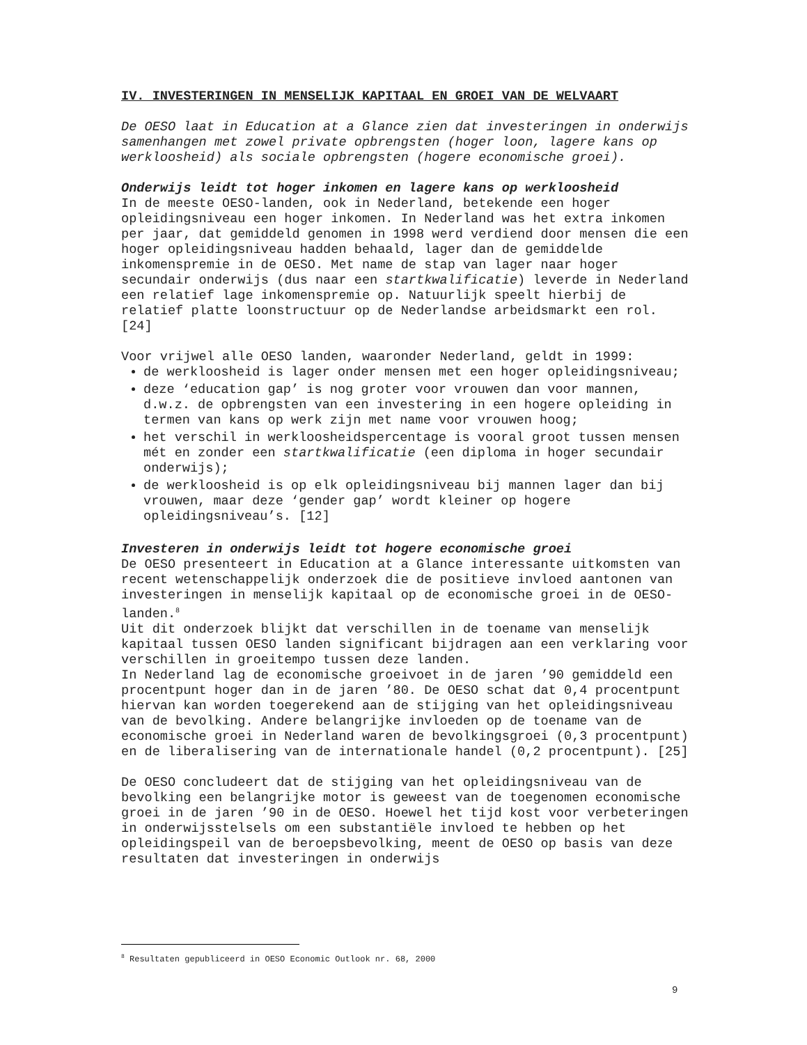IV. INVESTERINGEN IN MENSELIJK KAPITAAL EN GROEI VAN DE WELVAART
De OESO laat in Education at a Glance zien dat investeringen in onderwijs samenhangen met zowel private opbrengsten (hoger loon, lagere kans op werkloosheid) als sociale opbrengsten (hogere economische groei).
Onderwijs leidt tot hoger inkomen en lagere kans op werkloosheid
In de meeste OESO-landen, ook in Nederland, betekende een hoger opleidingsniveau een hoger inkomen. In Nederland was het extra inkomen per jaar, dat gemiddeld genomen in 1998 werd verdiend door mensen die een hoger opleidingsniveau hadden behaald, lager dan de gemiddelde inkomenspremie in de OESO. Met name de stap van lager naar hoger secundair onderwijs (dus naar een startkwalificatie) leverde in Nederland een relatief lage inkomenspremie op. Natuurlijk speelt hierbij de relatief platte loonstructuur op de Nederlandse arbeidsmarkt een rol. [24]
Voor vrijwel alle OESO landen, waaronder Nederland, geldt in 1999:
de werkloosheid is lager onder mensen met een hoger opleidingsniveau;
deze ‘education gap’ is nog groter voor vrouwen dan voor mannen, d.w.z. de opbrengsten van een investering in een hogere opleiding in termen van kans op werk zijn met name voor vrouwen hoog;
het verschil in werkloosheidspercentage is vooral groot tussen mensen mét en zonder een startkwalificatie (een diploma in hoger secundair onderwijs);
de werkloosheid is op elk opleidingsniveau bij mannen lager dan bij vrouwen, maar deze ‘gender gap’ wordt kleiner op hogere opleidingsniveau’s. [12]
Investeren in onderwijs leidt tot hogere economische groei
De OESO presenteert in Education at a Glance interessante uitkomsten van recent wetenschappelijk onderzoek die de positieve invloed aantonen van investeringen in menselijk kapitaal op de economische groei in de OESO-landen.<sup>8</sup>
Uit dit onderzoek blijkt dat verschillen in de toename van menselijk kapitaal tussen OESO landen significant bijdragen aan een verklaring voor verschillen in groeitempo tussen deze landen.
In Nederland lag de economische groeivoet in de jaren ’90 gemiddeld een procentpunt hoger dan in de jaren ’80. De OESO schat dat 0,4 procentpunt hiervan kan worden toegerekend aan de stijging van het opleidingsniveau van de bevolking. Andere belangrijke invloeden op de toename van de economische groei in Nederland waren de bevolkingsgroei (0,3 procentpunt) en de liberalisering van de internationale handel (0,2 procentpunt). [25]
De OESO concludeert dat de stijging van het opleidingsniveau van de bevolking een belangrijke motor is geweest van de toegenomen economische groei in de jaren ’90 in de OESO. Hoewel het tijd kost voor verbeteringen in onderwijsstelsels om een substantiële invloed te hebben op het opleidingspeil van de beroepsbevolking, meent de OESO op basis van deze resultaten dat investeringen in onderwijs
<sup>8</sup> Resultaten gepubliceerd in OESO Economic Outlook nr. 68, 2000
9